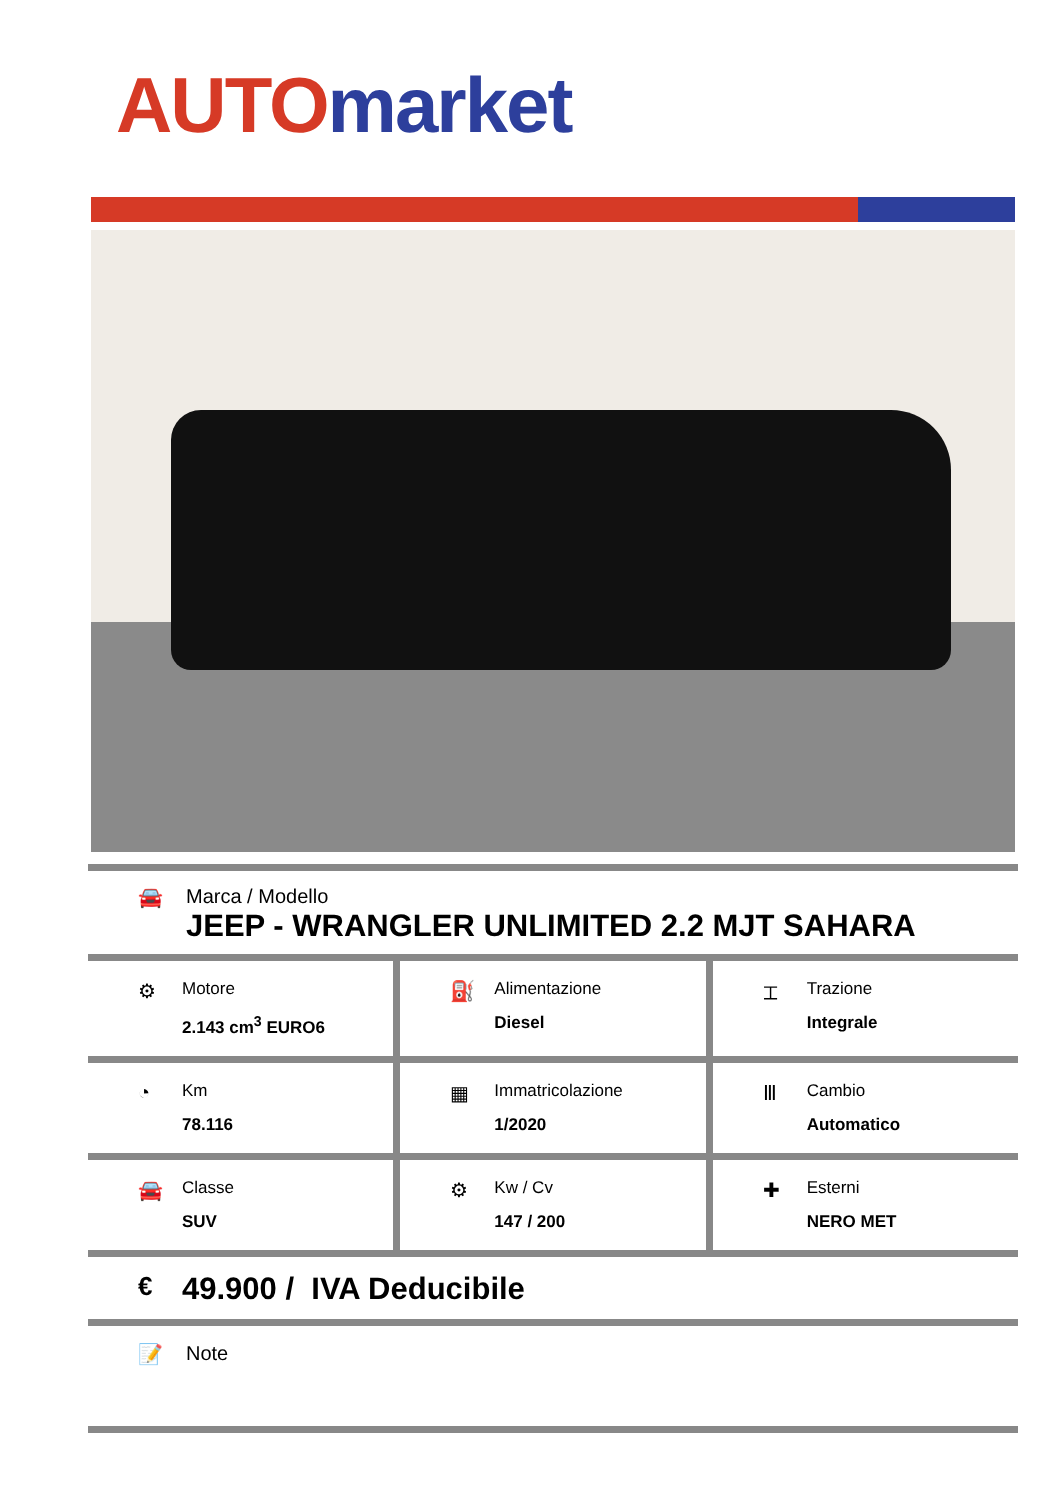AUTO market
🚘 Marca / Modello
JEEP - WRANGLER UNLIMITED 2.2 MJT SAHARA
⚙
Motore
2.143 cm<sup>3</sup> EURO6
⛽
Alimentazione
Diesel
⌶
Trazione
Integrale
◔
Km
78.116
▦
Immatricolazione
1/2020
Ⅲ
Cambio
Automatico
🚘
Classe
SUV
⚙
Kw / Cv
147 / 200
✚
Esterni
NERO MET
€
49.900 / IVA Deducibile
📝 Note